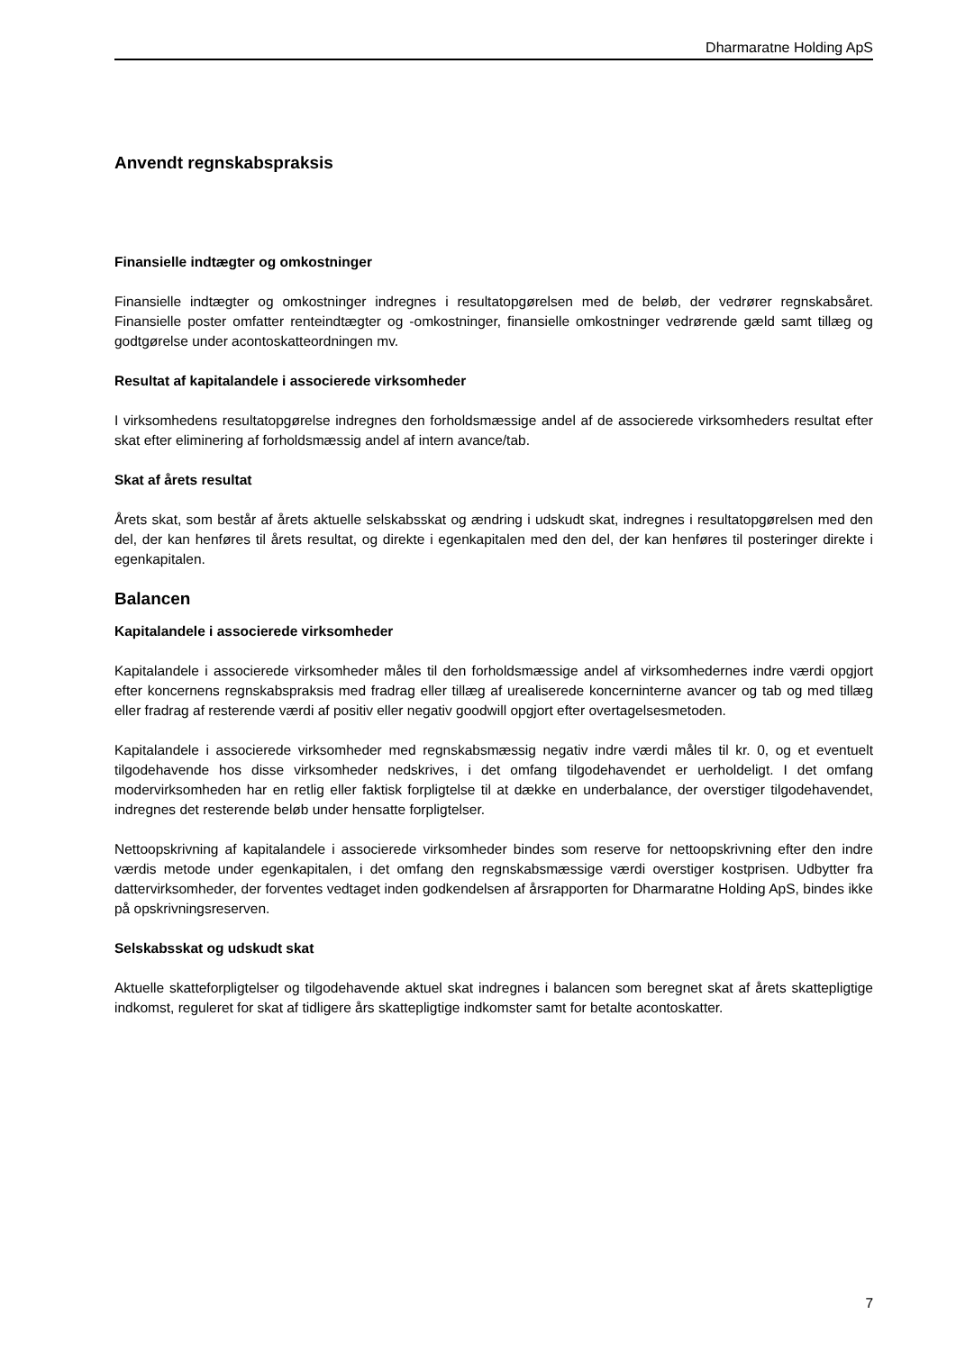Dharmaratne Holding ApS
Anvendt regnskabspraksis
Finansielle indtægter og omkostninger
Finansielle indtægter og omkostninger indregnes i resultatopgørelsen med de beløb, der vedrører regnskabsåret. Finansielle poster omfatter renteindtægter og -omkostninger, finansielle omkostninger vedrørende gæld samt tillæg og godtgørelse under acontoskatteordningen mv.
Resultat af kapitalandele i associerede virksomheder
I virksomhedens resultatopgørelse indregnes den forholdsmæssige andel af de associerede virksomheders resultat efter skat efter eliminering af forholdsmæssig andel af intern avance/tab.
Skat af årets resultat
Årets skat, som består af årets aktuelle selskabsskat og ændring i udskudt skat, indregnes i resultatopgørelsen med den del, der kan henføres til årets resultat, og direkte i egenkapitalen med den del, der kan henføres til posteringer direkte i egenkapitalen.
Balancen
Kapitalandele i associerede virksomheder
Kapitalandele i associerede virksomheder måles til den forholdsmæssige andel af virksomhedernes indre værdi opgjort efter koncernens regnskabspraksis med fradrag eller tillæg af urealiserede koncerninterne avancer og tab og med tillæg eller fradrag af resterende værdi af positiv eller negativ goodwill opgjort efter overtagelsesmetoden.
Kapitalandele i associerede virksomheder med regnskabsmæssig negativ indre værdi måles til kr. 0, og et eventuelt tilgodehavende hos disse virksomheder nedskrives, i det omfang tilgodehavendet er uerholdeligt. I det omfang modervirksomheden har en retlig eller faktisk forpligtelse til at dække en underbalance, der overstiger tilgodehavendet, indregnes det resterende beløb under hensatte forpligtelser.
Nettoopskrivning af kapitalandele i associerede virksomheder bindes som reserve for nettoopskrivning efter den indre værdis metode under egenkapitalen, i det omfang den regnskabsmæssige værdi overstiger kostprisen. Udbytter fra dattervirksomheder, der forventes vedtaget inden godkendelsen af årsrapporten for Dharmaratne Holding ApS, bindes ikke på opskrivningsreserven.
Selskabsskat og udskudt skat
Aktuelle skatteforpligtelser og tilgodehavende aktuel skat indregnes i balancen som beregnet skat af årets skattepligtige indkomst, reguleret for skat af tidligere års skattepligtige indkomster samt for betalte acontoskatter.
7